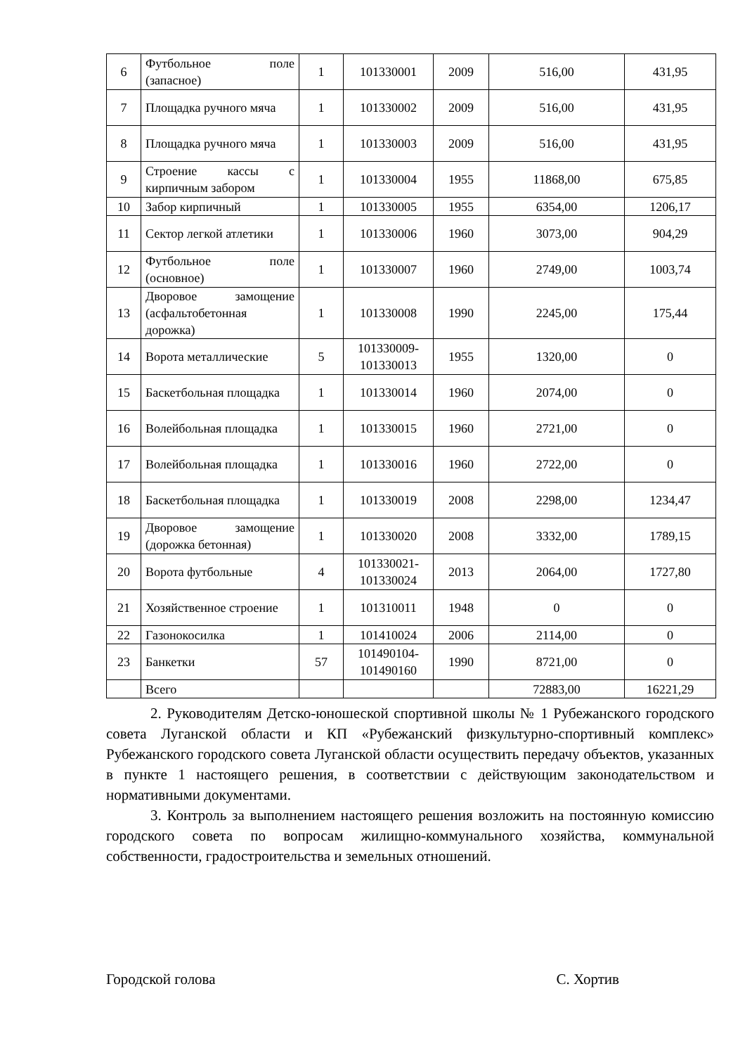| 6 | Футбольное поле (запасное) | 1 | 101330001 | 2009 | 516,00 | 431,95 |
| 7 | Площадка ручного мяча | 1 | 101330002 | 2009 | 516,00 | 431,95 |
| 8 | Площадка ручного мяча | 1 | 101330003 | 2009 | 516,00 | 431,95 |
| 9 | Строение кассы с кирпичным забором | 1 | 101330004 | 1955 | 11868,00 | 675,85 |
| 10 | Забор кирпичный | 1 | 101330005 | 1955 | 6354,00 | 1206,17 |
| 11 | Сектор легкой атлетики | 1 | 101330006 | 1960 | 3073,00 | 904,29 |
| 12 | Футбольное поле (основное) | 1 | 101330007 | 1960 | 2749,00 | 1003,74 |
| 13 | Дворовое замощение (асфальтобетонная дорожка) | 1 | 101330008 | 1990 | 2245,00 | 175,44 |
| 14 | Ворота металлические | 5 | 101330009- 101330013 | 1955 | 1320,00 | 0 |
| 15 | Баскетбольная площадка | 1 | 101330014 | 1960 | 2074,00 | 0 |
| 16 | Волейбольная площадка | 1 | 101330015 | 1960 | 2721,00 | 0 |
| 17 | Волейбольная площадка | 1 | 101330016 | 1960 | 2722,00 | 0 |
| 18 | Баскетбольная площадка | 1 | 101330019 | 2008 | 2298,00 | 1234,47 |
| 19 | Дворовое замощение (дорожка бетонная) | 1 | 101330020 | 2008 | 3332,00 | 1789,15 |
| 20 | Ворота футбольные | 4 | 101330021- 101330024 | 2013 | 2064,00 | 1727,80 |
| 21 | Хозяйственное строение | 1 | 101310011 | 1948 | 0 | 0 |
| 22 | Газонокосилка | 1 | 101410024 | 2006 | 2114,00 | 0 |
| 23 | Банкетки | 57 | 101490104- 101490160 | 1990 | 8721,00 | 0 |
| | Всего | | | | 72883,00 | 16221,29 |
2. Руководителям Детско-юношеской спортивной школы № 1 Рубежанского городского совета Луганской области и КП «Рубежанский физкультурно-спортивный комплекс» Рубежанского городского совета Луганской области осуществить передачу объектов, указанных в пункте 1 настоящего решения, в соответствии с действующим законодательством и нормативными документами.
3. Контроль за выполнением настоящего решения возложить на постоянную комиссию городского совета по вопросам жилищно-коммунального хозяйства, коммунальной собственности, градостроительства и земельных отношений.
Городской голова С. Хортив